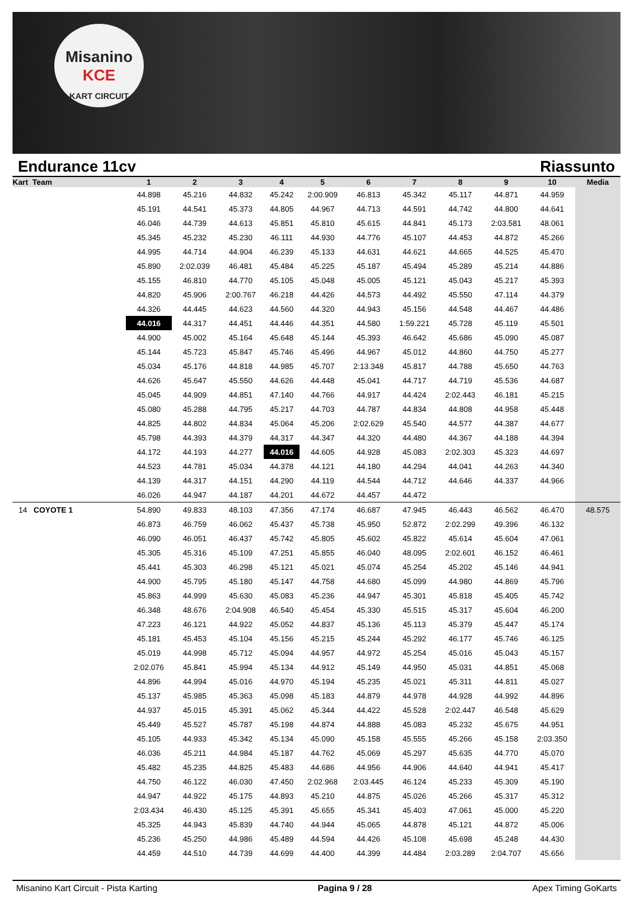Misanino
KCE
KART CIRCUIT
Endurance 11cv Riassunto
| Kart Team | 1 | 2 | 3 | 4 | 5 | 6 | 7 | 8 | 9 | 10 | Media |
| --- | --- | --- | --- | --- | --- | --- | --- | --- | --- | --- | --- |
| | 44.898 | 45.216 | 44.832 | 45.242 | 2:00.909 | 46.813 | 45.342 | 45.117 | 44.871 | 44.959 | |
| | 45.191 | 44.541 | 45.373 | 44.805 | 44.967 | 44.713 | 44.591 | 44.742 | 44.800 | 44.641 | |
| | 46.046 | 44.739 | 44.613 | 45.851 | 45.810 | 45.615 | 44.841 | 45.173 | 2:03.581 | 48.061 | |
| | 45.345 | 45.232 | 45.230 | 46.111 | 44.930 | 44.776 | 45.107 | 44.453 | 44.872 | 45.266 | |
| | 44.995 | 44.714 | 44.904 | 46.239 | 45.133 | 44.631 | 44.621 | 44.665 | 44.525 | 45.470 | |
| | 45.890 | 2:02.039 | 46.481 | 45.484 | 45.225 | 45.187 | 45.494 | 45.289 | 45.214 | 44.886 | |
| | 45.155 | 46.810 | 44.770 | 45.105 | 45.048 | 45.005 | 45.121 | 45.043 | 45.217 | 45.393 | |
| | 44.820 | 45.906 | 2:00.767 | 46.218 | 44.426 | 44.573 | 44.492 | 45.550 | 47.114 | 44.379 | |
| | 44.326 | 44.445 | 44.623 | 44.560 | 44.320 | 44.943 | 45.156 | 44.548 | 44.467 | 44.486 | |
| | 44.016 | 44.317 | 44.451 | 44.446 | 44.351 | 44.580 | 1:59.221 | 45.728 | 45.119 | 45.501 | |
| | 44.900 | 45.002 | 45.164 | 45.648 | 45.144 | 45.393 | 46.642 | 45.686 | 45.090 | 45.087 | |
| | 45.144 | 45.723 | 45.847 | 45.746 | 45.496 | 44.967 | 45.012 | 44.860 | 44.750 | 45.277 | |
| | 45.034 | 45.176 | 44.818 | 44.985 | 45.707 | 2:13.348 | 45.817 | 44.788 | 45.650 | 44.763 | |
| | 44.626 | 45.647 | 45.550 | 44.626 | 44.448 | 45.041 | 44.717 | 44.719 | 45.536 | 44.687 | |
| | 45.045 | 44.909 | 44.851 | 47.140 | 44.766 | 44.917 | 44.424 | 2:02.443 | 46.181 | 45.215 | |
| | 45.080 | 45.288 | 44.795 | 45.217 | 44.703 | 44.787 | 44.834 | 44.808 | 44.958 | 45.448 | |
| | 44.825 | 44.802 | 44.834 | 45.064 | 45.206 | 2:02.629 | 45.540 | 44.577 | 44.387 | 44.677 | |
| | 45.798 | 44.393 | 44.379 | 44.317 | 44.347 | 44.320 | 44.480 | 44.367 | 44.188 | 44.394 | |
| | 44.172 | 44.193 | 44.277 | 44.016 | 44.605 | 44.928 | 45.083 | 2:02.303 | 45.323 | 44.697 | |
| | 44.523 | 44.781 | 45.034 | 44.378 | 44.121 | 44.180 | 44.294 | 44.041 | 44.263 | 44.340 | |
| | 44.139 | 44.317 | 44.151 | 44.290 | 44.119 | 44.544 | 44.712 | 44.646 | 44.337 | 44.966 | |
| | 46.026 | 44.947 | 44.187 | 44.201 | 44.672 | 44.457 | 44.472 | | | | |
| 14 COYOTE 1 | 54.890 | 49.833 | 48.103 | 47.356 | 47.174 | 46.687 | 47.945 | 46.443 | 46.562 | 46.470 | 48.575 |
| | 46.873 | 46.759 | 46.062 | 45.437 | 45.738 | 45.950 | 52.872 | 2:02.299 | 49.396 | 46.132 | |
| | 46.090 | 46.051 | 46.437 | 45.742 | 45.805 | 45.602 | 45.822 | 45.614 | 45.604 | 47.061 | |
| | 45.305 | 45.316 | 45.109 | 47.251 | 45.855 | 46.040 | 48.095 | 2:02.601 | 46.152 | 46.461 | |
| | 45.441 | 45.303 | 46.298 | 45.121 | 45.021 | 45.074 | 45.254 | 45.202 | 45.146 | 44.941 | |
| | 44.900 | 45.795 | 45.180 | 45.147 | 44.758 | 44.680 | 45.099 | 44.980 | 44.869 | 45.796 | |
| | 45.863 | 44.999 | 45.630 | 45.083 | 45.236 | 44.947 | 45.301 | 45.818 | 45.405 | 45.742 | |
| | 46.348 | 48.676 | 2:04.908 | 46.540 | 45.454 | 45.330 | 45.515 | 45.317 | 45.604 | 46.200 | |
| | 47.223 | 46.121 | 44.922 | 45.052 | 44.837 | 45.136 | 45.113 | 45.379 | 45.447 | 45.174 | |
| | 45.181 | 45.453 | 45.104 | 45.156 | 45.215 | 45.244 | 45.292 | 46.177 | 45.746 | 46.125 | |
| | 45.019 | 44.998 | 45.712 | 45.094 | 44.957 | 44.972 | 45.254 | 45.016 | 45.043 | 45.157 | |
| | 2:02.076 | 45.841 | 45.994 | 45.134 | 44.912 | 45.149 | 44.950 | 45.031 | 44.851 | 45.068 | |
| | 44.896 | 44.994 | 45.016 | 44.970 | 45.194 | 45.235 | 45.021 | 45.311 | 44.811 | 45.027 | |
| | 45.137 | 45.985 | 45.363 | 45.098 | 45.183 | 44.879 | 44.978 | 44.928 | 44.992 | 44.896 | |
| | 44.937 | 45.015 | 45.391 | 45.062 | 45.344 | 44.422 | 45.528 | 2:02.447 | 46.548 | 45.629 | |
| | 45.449 | 45.527 | 45.787 | 45.198 | 44.874 | 44.888 | 45.083 | 45.232 | 45.675 | 44.951 | |
| | 45.105 | 44.933 | 45.342 | 45.134 | 45.090 | 45.158 | 45.555 | 45.266 | 45.158 | 2:03.350 | |
| | 46.036 | 45.211 | 44.984 | 45.187 | 44.762 | 45.069 | 45.297 | 45.635 | 44.770 | 45.070 | |
| | 45.482 | 45.235 | 44.825 | 45.483 | 44.686 | 44.956 | 44.906 | 44.640 | 44.941 | 45.417 | |
| | 44.750 | 46.122 | 46.030 | 47.450 | 2:02.968 | 2:03.445 | 46.124 | 45.233 | 45.309 | 45.190 | |
| | 44.947 | 44.922 | 45.175 | 44.893 | 45.210 | 44.875 | 45.026 | 45.266 | 45.317 | 45.312 | |
| | 2:03.434 | 46.430 | 45.125 | 45.391 | 45.655 | 45.341 | 45.403 | 47.061 | 45.000 | 45.220 | |
| | 45.325 | 44.943 | 45.839 | 44.740 | 44.944 | 45.065 | 44.878 | 45.121 | 44.872 | 45.006 | |
| | 45.236 | 45.250 | 44.986 | 45.489 | 44.594 | 44.426 | 45.108 | 45.698 | 45.248 | 44.430 | |
| | 44.459 | 44.510 | 44.739 | 44.699 | 44.400 | 44.399 | 44.484 | 2:03.289 | 2:04.707 | 45.656 | |
Misanino Kart Circuit - Pista Karting Pagina 9 / 28 Apex Timing GoKarts